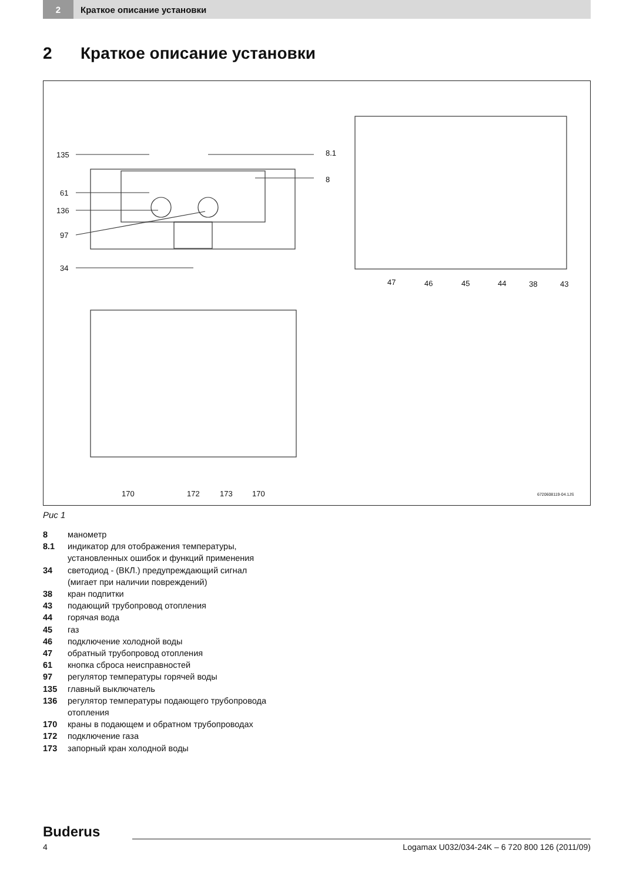2
Краткое описание установки
2 Краткое описание установки
135 8.1
8
61
136
97
34
47 46 45 44 38 43
170 172 173 170 6720608119-04.1JS
Рис 1
8 манометр
8.1 индикатор для отображения температуры,
установленных ошибок и функций применения
34 светодиод - (ВКЛ.) предупреждающий сигнал
(мигает при наличии повреждений)
38 кран подпитки
43 подающий трубопровод отопления
44 горячая вода
45 газ
46 подключение холодной воды
47 обратный трубопровод отопления
61 кнопка сброса неисправностей
97 регулятор температуры горячей воды
135 главный выключатель
136 регулятор температуры подающего трубопровода
отопления
170 краны в подающем и обратном трубопроводах
172 подключение газа
173 запорный кран холодной воды
Buderus
4 Logamax U032/034-24K – 6 720 800 126 (2011/09)